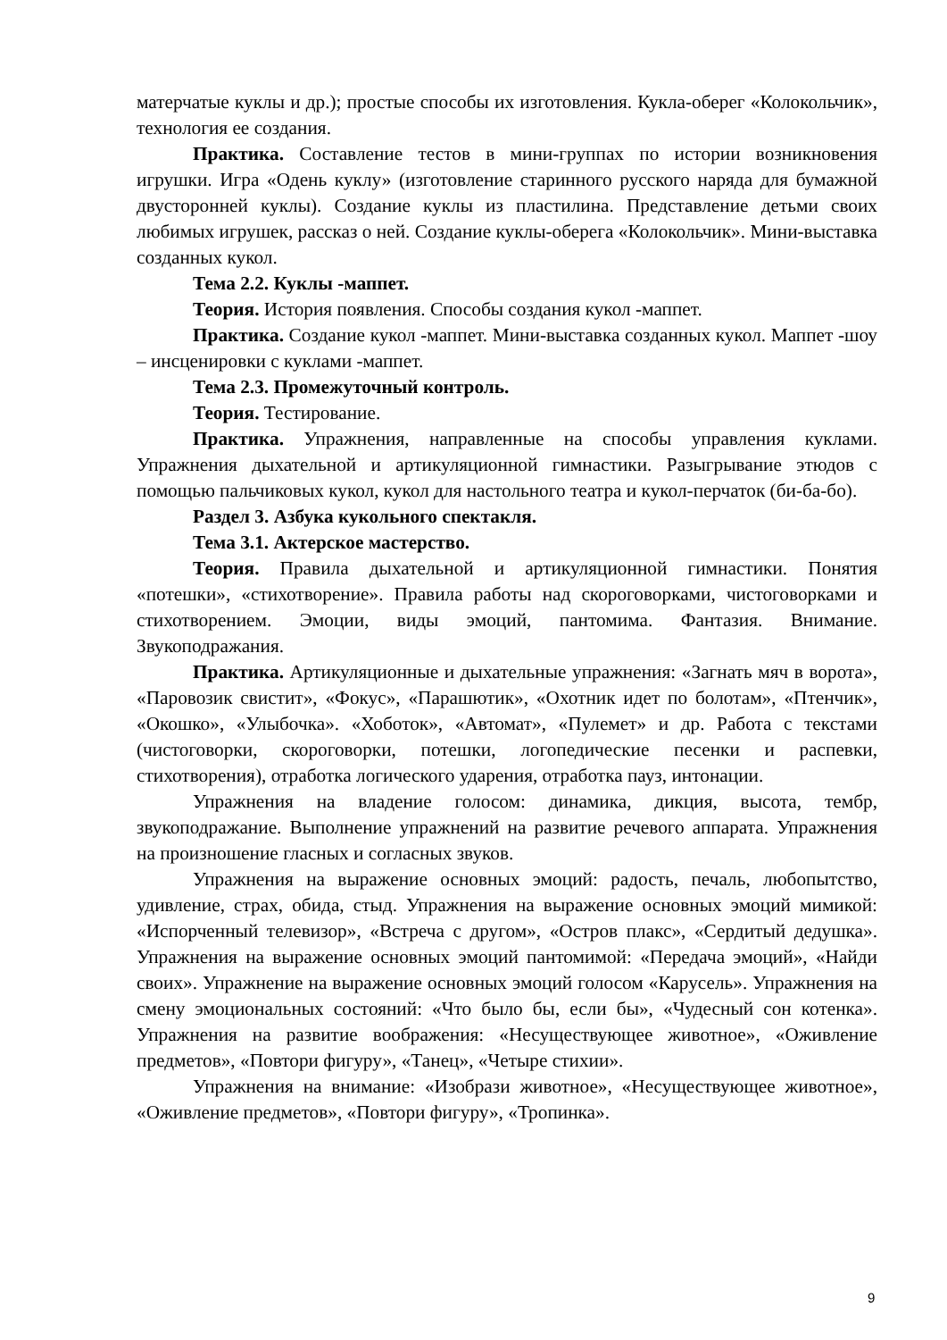матерчатые куклы и др.); простые способы их изготовления. Кукла-оберег «Колокольчик», технология ее создания.
Практика. Составление тестов в мини-группах по истории возникновения игрушки. Игра «Одень куклу» (изготовление старинного русского наряда для бумажной двусторонней куклы). Создание куклы из пластилина. Представление детьми своих любимых игрушек, рассказ о ней. Создание куклы-оберега «Колокольчик». Мини-выставка созданных кукол.
Тема 2.2. Куклы -маппет.
Теория. История появления. Способы создания кукол -маппет.
Практика. Создание кукол -маппет. Мини-выставка созданных кукол. Маппет -шоу – инсценировки с куклами -маппет.
Тема 2.3. Промежуточный контроль.
Теория. Тестирование.
Практика. Упражнения, направленные на способы управления куклами. Упражнения дыхательной и артикуляционной гимнастики. Разыгрывание этюдов с помощью пальчиковых кукол, кукол для настольного театра и кукол-перчаток (би-ба-бо).
Раздел 3. Азбука кукольного спектакля.
Тема 3.1. Актерское мастерство.
Теория. Правила дыхательной и артикуляционной гимнастики. Понятия «потешки», «стихотворение». Правила работы над скороговорками, чистоговорками и стихотворением. Эмоции, виды эмоций, пантомима. Фантазия. Внимание. Звукоподражания.
Практика. Артикуляционные и дыхательные упражнения: «Загнать мяч в ворота», «Паровозик свистит», «Фокус», «Парашютик», «Охотник идет по болотам», «Птенчик», «Окошко», «Улыбочка». «Хоботок», «Автомат», «Пулемет» и др. Работа с текстами (чистоговорки, скороговорки, потешки, логопедические песенки и распевки, стихотворения), отработка логического ударения, отработка пауз, интонации.
Упражнения на владение голосом: динамика, дикция, высота, тембр, звукоподражание. Выполнение упражнений на развитие речевого аппарата. Упражнения на произношение гласных и согласных звуков.
Упражнения на выражение основных эмоций: радость, печаль, любопытство, удивление, страх, обида, стыд. Упражнения на выражение основных эмоций мимикой: «Испорченный телевизор», «Встреча с другом», «Остров плакс», «Сердитый дедушка». Упражнения на выражение основных эмоций пантомимой: «Передача эмоций», «Найди своих». Упражнение на выражение основных эмоций голосом «Карусель». Упражнения на смену эмоциональных состояний: «Что было бы, если бы», «Чудесный сон котенка». Упражнения на развитие воображения: «Несуществующее животное», «Оживление предметов», «Повтори фигуру», «Танец», «Четыре стихии».
Упражнения на внимание: «Изобрази животное», «Несуществующее животное», «Оживление предметов», «Повтори фигуру», «Тропинка».
9